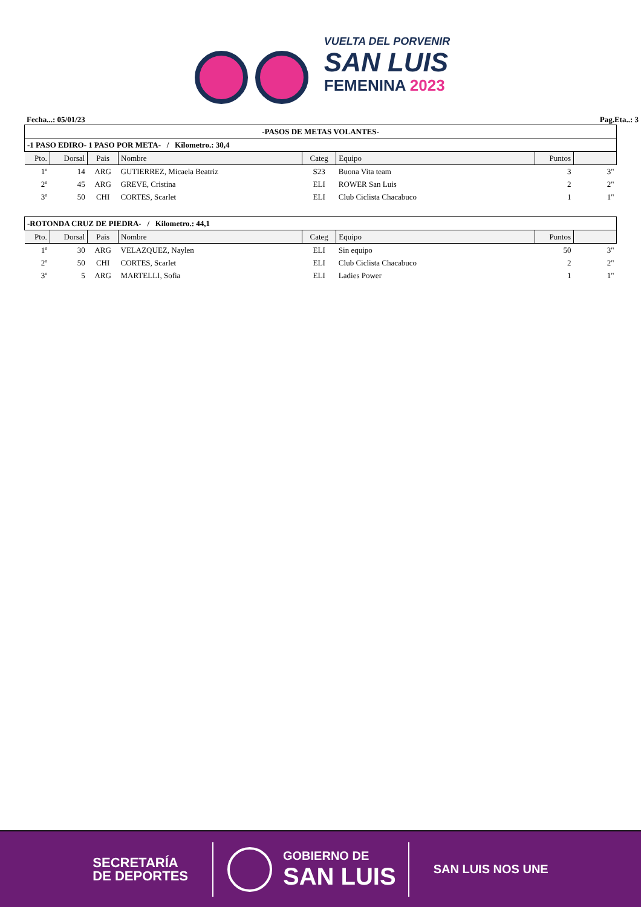VUELTA DEL PORVENIR
SAN LUIS
FEMENINA 2023
Fecha...: 05/01/23 Pag.Eta..: 3
| -PASOS DE METAS VOLANTES- | | | | | | | |
| --- | --- | --- | --- | --- | --- | --- | --- |
| -1 PASO EDIRO- 1 PASO POR META- / Kilometro.: 30,4 | | | | | | | |
| Pto. | Dorsal | Pais | Nombre | Categ | Equipo | Puntos | |
| 1º | 14 | ARG | GUTIERREZ, Micaela Beatriz | S23 | Buona Vita team | 3 | 3" |
| 2º | 45 | ARG | GREVE, Cristina | ELI | ROWER San Luis | 2 | 2" |
| 3º | 50 | CHI | CORTES, Scarlet | ELI | Club Ciclista Chacabuco | 1 | 1" |
| -ROTONDA CRUZ DE PIEDRA- / Kilometro.: 44,1 | | | | | | | |
| Pto. | Dorsal | Pais | Nombre | Categ | Equipo | Puntos | |
| 1º | 30 | ARG | VELAZQUEZ, Naylen | ELI | Sin equipo | 50 | 3" |
| 2º | 50 | CHI | CORTES, Scarlet | ELI | Club Ciclista Chacabuco | 2 | 2" |
| 3º | 5 | ARG | MARTELLI, Sofia | ELI | Ladies Power | 1 | 1" |
SECRETARÍA
DE DEPORTES
GOBIERNO DE
SAN LUIS
SAN LUIS NOS UNE